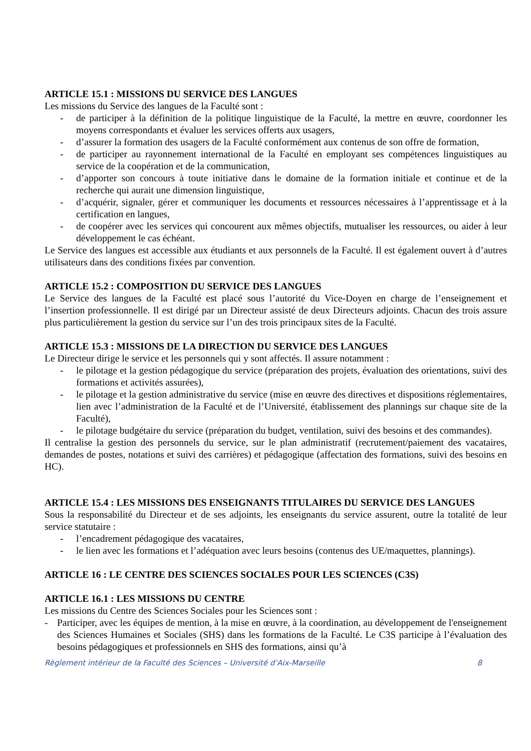ARTICLE 15.1 : MISSIONS DU SERVICE DES LANGUES
Les missions du Service des langues de la Faculté sont :
- de participer à la définition de la politique linguistique de la Faculté, la mettre en œuvre, coordonner les moyens correspondants et évaluer les services offerts aux usagers,
- d’assurer la formation des usagers de la Faculté conformément aux contenus de son offre de formation,
- de participer au rayonnement international de la Faculté en employant ses compétences linguistiques au service de la coopération et de la communication,
- d’apporter son concours à toute initiative dans le domaine de la formation initiale et continue et de la recherche qui aurait une dimension linguistique,
- d’acquérir, signaler, gérer et communiquer les documents et ressources nécessaires à l’apprentissage et à la certification en langues,
- de coopérer avec les services qui concourent aux mêmes objectifs, mutualiser les ressources, ou aider à leur développement le cas échéant.
Le Service des langues est accessible aux étudiants et aux personnels de la Faculté. Il est également ouvert à d’autres utilisateurs dans des conditions fixées par convention.
ARTICLE 15.2 : COMPOSITION DU SERVICE DES LANGUES
Le Service des langues de la Faculté est placé sous l’autorité du Vice-Doyen en charge de l’enseignement et l’insertion professionnelle. Il est dirigé par un Directeur assisté de deux Directeurs adjoints. Chacun des trois assure plus particulièrement la gestion du service sur l’un des trois principaux sites de la Faculté.
ARTICLE 15.3 : MISSIONS DE LA DIRECTION DU SERVICE DES LANGUES
Le Directeur dirige le service et les personnels qui y sont affectés. Il assure notamment :
- le pilotage et la gestion pédagogique du service (préparation des projets, évaluation des orientations, suivi des formations et activités assurées),
- le pilotage et la gestion administrative du service (mise en œuvre des directives et dispositions réglementaires, lien avec l’administration de la Faculté et de l’Université, établissement des plannings sur chaque site de la Faculté),
- le pilotage budgétaire du service (préparation du budget, ventilation, suivi des besoins et des commandes).
Il centralise la gestion des personnels du service, sur le plan administratif (recrutement/paiement des vacataires, demandes de postes, notations et suivi des carrières) et pédagogique (affectation des formations, suivi des besoins en HC).
ARTICLE 15.4 : LES MISSIONS DES ENSEIGNANTS TITULAIRES DU SERVICE DES LANGUES
Sous la responsabilité du Directeur et de ses adjoints, les enseignants du service assurent, outre la totalité de leur service statutaire :
- l’encadrement pédagogique des vacataires,
- le lien avec les formations et l’adéquation avec leurs besoins (contenus des UE/maquettes, plannings).
ARTICLE 16 : LE CENTRE DES SCIENCES SOCIALES POUR LES SCIENCES (C3S)
ARTICLE 16.1 : LES MISSIONS DU CENTRE
Les missions du Centre des Sciences Sociales pour les Sciences sont :
- Participer, avec les équipes de mention, à la mise en œuvre, à la coordination, au développement de l'enseignement des Sciences Humaines et Sociales (SHS) dans les formations de la Faculté. Le C3S participe à l’évaluation des besoins pédagogiques et professionnels en SHS des formations, ainsi qu’à
Règlement intérieur de la Faculté des Sciences – Université d’Aix-Marseille 8